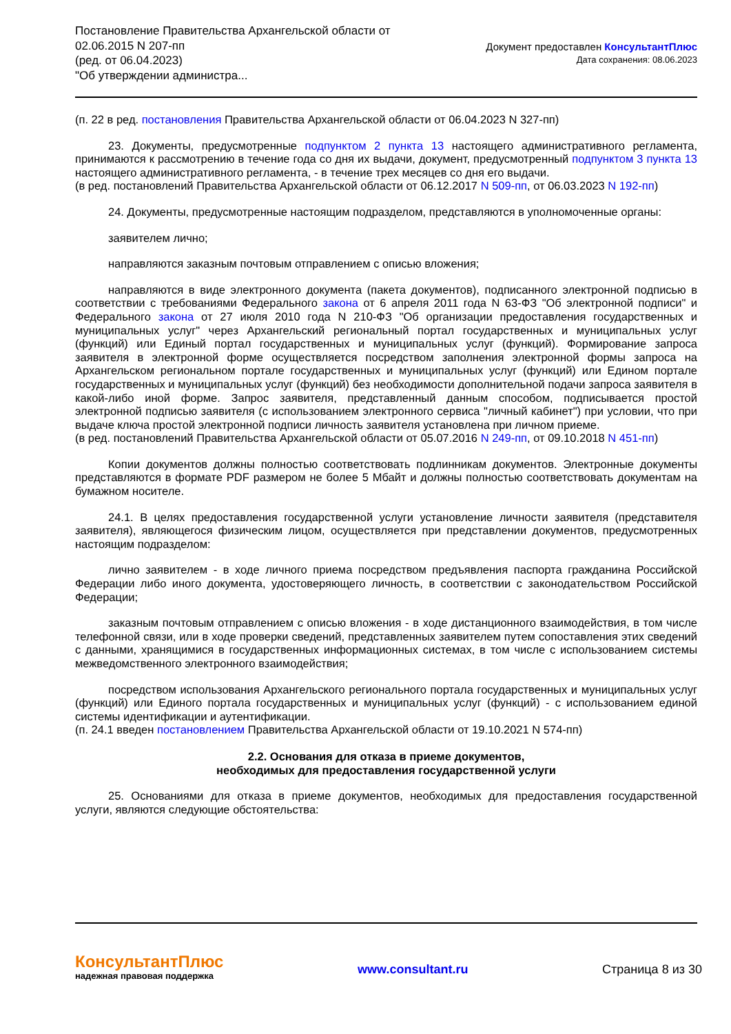Постановление Правительства Архангельской области от
02.06.2015 N 207-пп
(ред. от 06.04.2023)
"Об утверждении администра...
Документ предоставлен КонсультантПлюс
Дата сохранения: 08.06.2023
(п. 22 в ред. постановления Правительства Архангельской области от 06.04.2023 N 327-пп)
23. Документы, предусмотренные подпунктом 2 пункта 13 настоящего административного регламента, принимаются к рассмотрению в течение года со дня их выдачи, документ, предусмотренный подпунктом 3 пункта 13 настоящего административного регламента, - в течение трех месяцев со дня его выдачи.
(в ред. постановлений Правительства Архангельской области от 06.12.2017 N 509-пп, от 06.03.2023 N 192-пп)
24. Документы, предусмотренные настоящим подразделом, представляются в уполномоченные органы:
заявителем лично;
направляются заказным почтовым отправлением с описью вложения;
направляются в виде электронного документа (пакета документов), подписанного электронной подписью в соответствии с требованиями Федерального закона от 6 апреля 2011 года N 63-ФЗ "Об электронной подписи" и Федерального закона от 27 июля 2010 года N 210-ФЗ "Об организации предоставления государственных и муниципальных услуг" через Архангельский региональный портал государственных и муниципальных услуг (функций) или Единый портал государственных и муниципальных услуг (функций). Формирование запроса заявителя в электронной форме осуществляется посредством заполнения электронной формы запроса на Архангельском региональном портале государственных и муниципальных услуг (функций) или Едином портале государственных и муниципальных услуг (функций) без необходимости дополнительной подачи запроса заявителя в какой-либо иной форме. Запрос заявителя, представленный данным способом, подписывается простой электронной подписью заявителя (с использованием электронного сервиса "личный кабинет") при условии, что при выдаче ключа простой электронной подписи личность заявителя установлена при личном приеме.
(в ред. постановлений Правительства Архангельской области от 05.07.2016 N 249-пп, от 09.10.2018 N 451-пп)
Копии документов должны полностью соответствовать подлинникам документов. Электронные документы представляются в формате PDF размером не более 5 Мбайт и должны полностью соответствовать документам на бумажном носителе.
24.1. В целях предоставления государственной услуги установление личности заявителя (представителя заявителя), являющегося физическим лицом, осуществляется при представлении документов, предусмотренных настоящим подразделом:
лично заявителем - в ходе личного приема посредством предъявления паспорта гражданина Российской Федерации либо иного документа, удостоверяющего личность, в соответствии с законодательством Российской Федерации;
заказным почтовым отправлением с описью вложения - в ходе дистанционного взаимодействия, в том числе телефонной связи, или в ходе проверки сведений, представленных заявителем путем сопоставления этих сведений с данными, хранящимися в государственных информационных системах, в том числе с использованием системы межведомственного электронного взаимодействия;
посредством использования Архангельского регионального портала государственных и муниципальных услуг (функций) или Единого портала государственных и муниципальных услуг (функций) - с использованием единой системы идентификации и аутентификации.
(п. 24.1 введен постановлением Правительства Архангельской области от 19.10.2021 N 574-пп)
2.2. Основания для отказа в приеме документов,
необходимых для предоставления государственной услуги
25. Основаниями для отказа в приеме документов, необходимых для предоставления государственной услуги, являются следующие обстоятельства:
КонсультантПлюс
надежная правовая поддержка
www.consultant.ru Страница 8 из 30